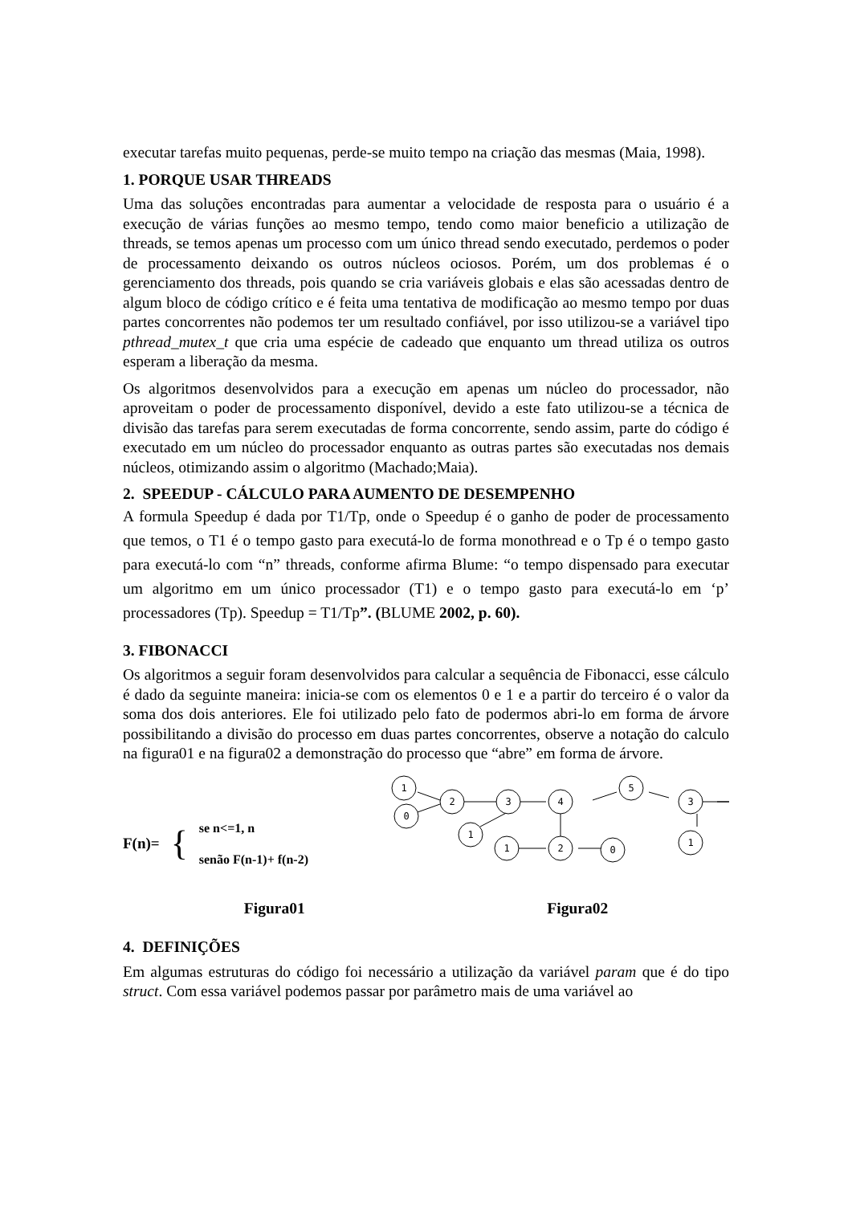executar tarefas muito pequenas, perde-se muito tempo na criação das mesmas (Maia, 1998).
1. PORQUE USAR THREADS
Uma das soluções encontradas para aumentar a velocidade de resposta para o usuário é a execução de várias funções ao mesmo tempo, tendo como maior beneficio a utilização de threads, se temos apenas um processo com um único thread sendo executado, perdemos o poder de processamento deixando os outros núcleos ociosos. Porém, um dos problemas é o gerenciamento dos threads, pois quando se cria variáveis globais e elas são acessadas dentro de algum bloco de código crítico e é feita uma tentativa de modificação ao mesmo tempo por duas partes concorrentes não podemos ter um resultado confiável, por isso utilizou-se a variável tipo pthread_mutex_t que cria uma espécie de cadeado que enquanto um thread utiliza os outros esperam a liberação da mesma.
Os algoritmos desenvolvidos para a execução em apenas um núcleo do processador, não aproveitam o poder de processamento disponível, devido a este fato utilizou-se a técnica de divisão das tarefas para serem executadas de forma concorrente, sendo assim, parte do código é executado em um núcleo do processador enquanto as outras partes são executadas nos demais núcleos, otimizando assim o algoritmo (Machado;Maia).
2. SPEEDUP - CÁLCULO PARA AUMENTO DE DESEMPENHO
A formula Speedup é dada por T1/Tp, onde o Speedup é o ganho de poder de processamento que temos, o T1 é o tempo gasto para executá-lo de forma monothread e o Tp é o tempo gasto para executá-lo com “n” threads, conforme afirma Blume: “o tempo dispensado para executar um algoritmo em um único processador (T1) e o tempo gasto para executá-lo em ‘p’ processadores (Tp). Speedup = T1/Tp”. (BLUME 2002, p. 60).
3. FIBONACCI
Os algoritmos a seguir foram desenvolvidos para calcular a sequência de Fibonacci, esse cálculo é dado da seguinte maneira: inicia-se com os elementos 0 e 1 e a partir do terceiro é o valor da soma dos dois anteriores. Ele foi utilizado pelo fato de podermos abri-lo em forma de árvore possibilitando a divisão do processo em duas partes concorrentes, observe a notação do calculo na figura01 e na figura02 a demonstração do processo que “abre” em forma de árvore.
F(n)= {
se n<=1, n
senão F(n-1)+ f(n-2)
1
0
2
3
1
4
5
3
1
1
2
0
Figura01 Figura02
4. DEFINIÇÕES
Em algumas estruturas do código foi necessário a utilização da variável param que é do tipo struct. Com essa variável podemos passar por parâmetro mais de uma variável ao